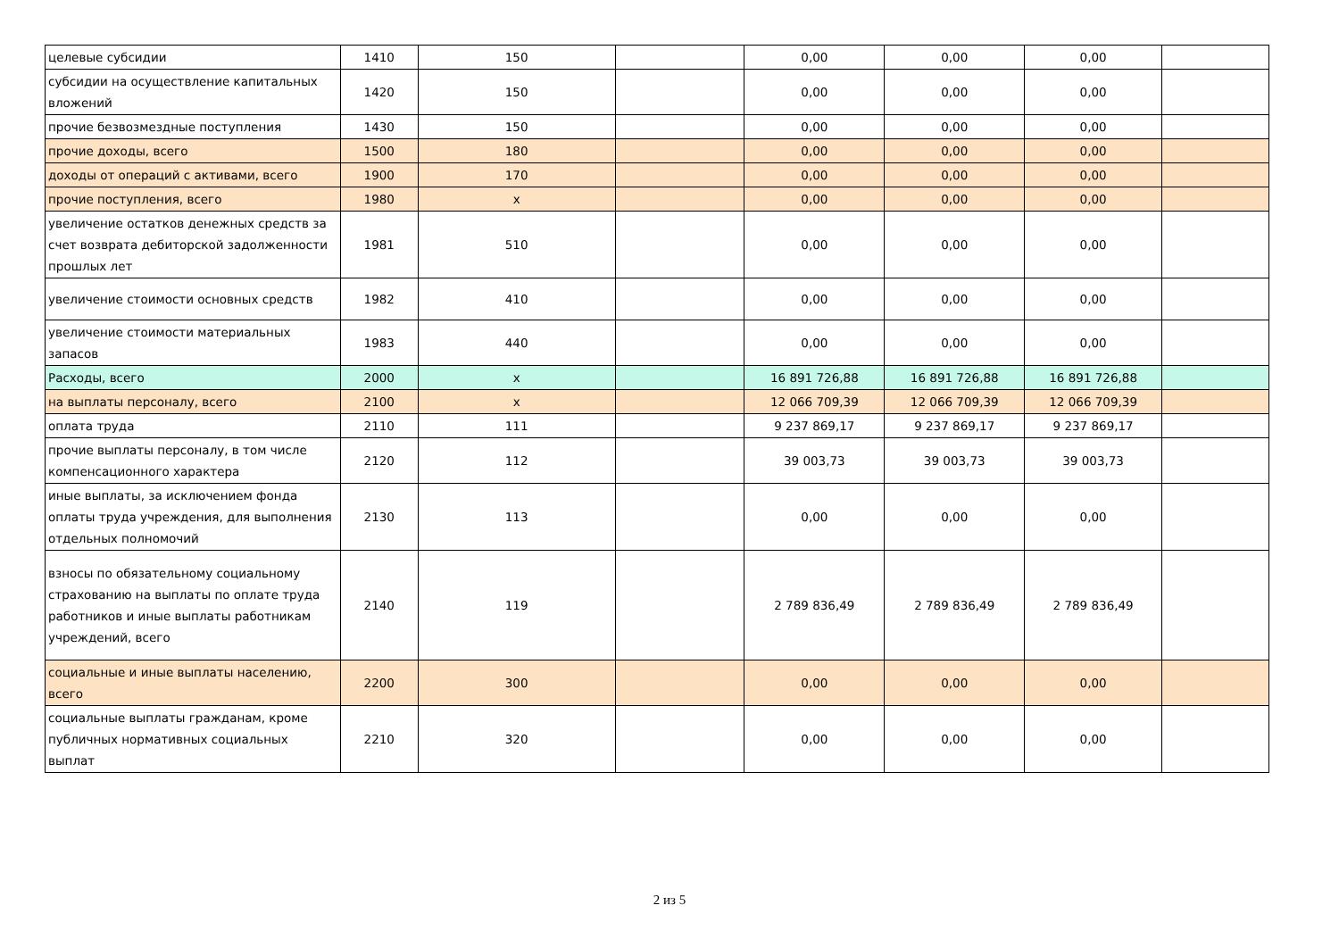| целевые субсидии | 1410 | 150 | | 0,00 | 0,00 | 0,00 | |
| субсидии на осуществление капитальных вложений | 1420 | 150 | | 0,00 | 0,00 | 0,00 | |
| прочие безвозмездные поступления | 1430 | 150 | | 0,00 | 0,00 | 0,00 | |
| прочие доходы, всего | 1500 | 180 | | 0,00 | 0,00 | 0,00 | |
| доходы от операций с активами, всего | 1900 | 170 | | 0,00 | 0,00 | 0,00 | |
| прочие поступления, всего | 1980 | x | | 0,00 | 0,00 | 0,00 | |
| увеличение остатков денежных средств за счет возврата дебиторской задолженности прошлых лет | 1981 | 510 | | 0,00 | 0,00 | 0,00 | |
| увеличение стоимости основных средств | 1982 | 410 | | 0,00 | 0,00 | 0,00 | |
| увеличение стоимости материальных запасов | 1983 | 440 | | 0,00 | 0,00 | 0,00 | |
| Расходы, всего | 2000 | x | | 16 891 726,88 | 16 891 726,88 | 16 891 726,88 | |
| на выплаты персоналу, всего | 2100 | x | | 12 066 709,39 | 12 066 709,39 | 12 066 709,39 | |
| оплата труда | 2110 | 111 | | 9 237 869,17 | 9 237 869,17 | 9 237 869,17 | |
| прочие выплаты персоналу, в том числе компенсационного характера | 2120 | 112 | | 39 003,73 | 39 003,73 | 39 003,73 | |
| иные выплаты, за исключением фонда оплаты труда учреждения, для выполнения отдельных полномочий | 2130 | 113 | | 0,00 | 0,00 | 0,00 | |
| взносы по обязательному социальному страхованию на выплаты по оплате труда работников и иные выплаты работникам учреждений, всего | 2140 | 119 | | 2 789 836,49 | 2 789 836,49 | 2 789 836,49 | |
| социальные и иные выплаты населению, всего | 2200 | 300 | | 0,00 | 0,00 | 0,00 | |
| социальные выплаты гражданам, кроме публичных нормативных социальных выплат | 2210 | 320 | | 0,00 | 0,00 | 0,00 | |
2 из 5